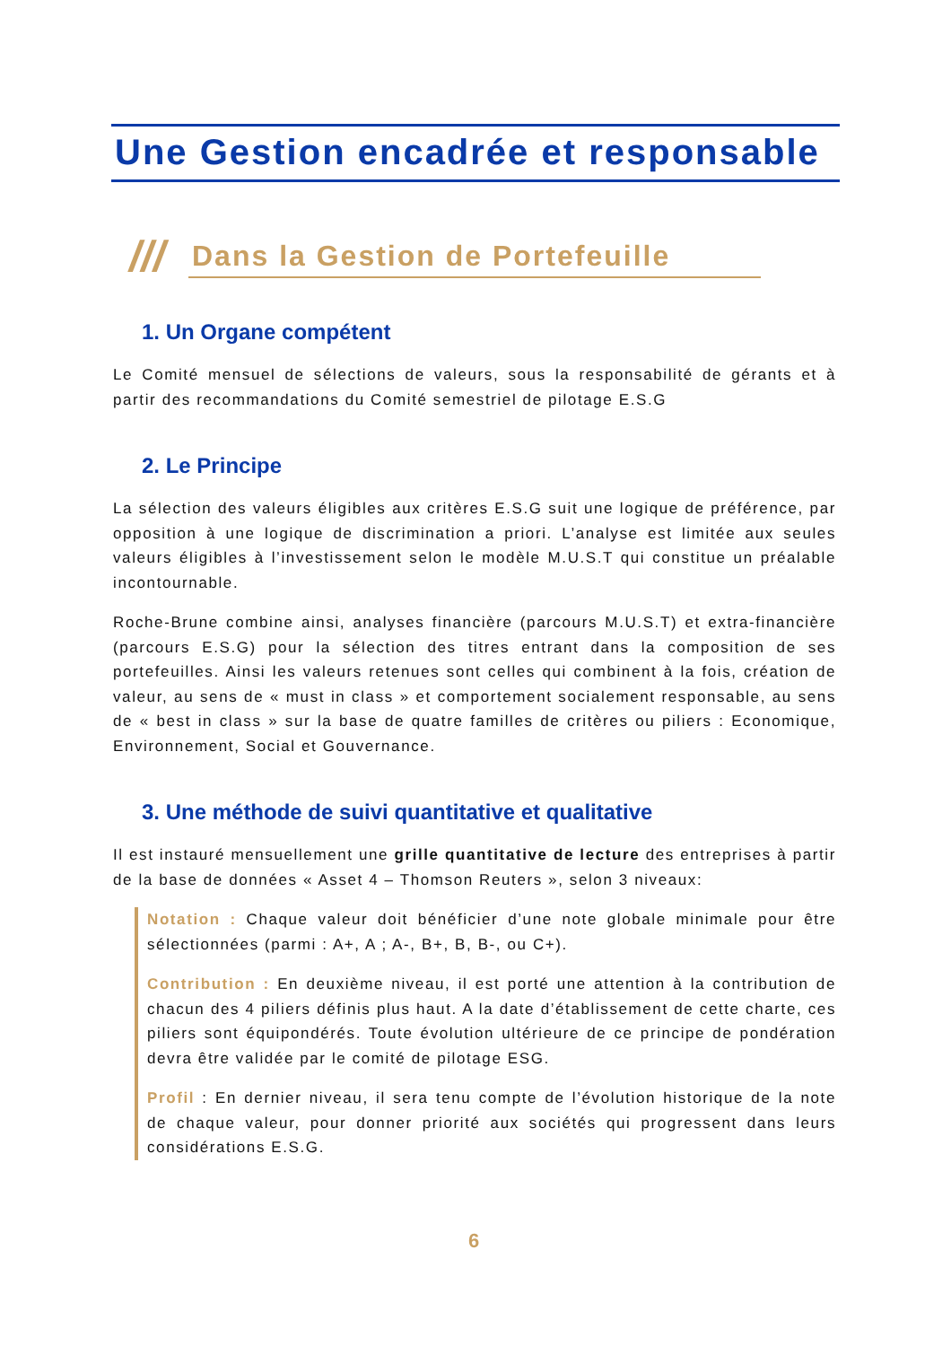Une Gestion encadrée et responsable
///
Dans la Gestion de Portefeuille
1. Un Organe compétent
Le Comité mensuel de sélections de valeurs, sous la responsabilité de gérants et à partir des recommandations du Comité semestriel de pilotage E.S.G
2. Le Principe
La sélection des valeurs éligibles aux critères E.S.G suit une logique de préférence, par opposition à une logique de discrimination a priori. L’analyse est limitée aux seules valeurs éligibles à l’investissement selon le modèle M.U.S.T qui constitue un préalable incontournable.
Roche-Brune combine ainsi, analyses financière (parcours M.U.S.T) et extra-financière (parcours E.S.G) pour la sélection des titres entrant dans la composition de ses portefeuilles. Ainsi les valeurs retenues sont celles qui combinent à la fois, création de valeur, au sens de « must in class » et comportement socialement responsable, au sens de « best in class » sur la base de quatre familles de critères ou piliers : Economique, Environnement, Social et Gouvernance.
3. Une méthode de suivi quantitative et qualitative
Il est instauré mensuellement une grille quantitative de lecture des entreprises à partir de la base de données « Asset 4 – Thomson Reuters », selon 3 niveaux:
Notation : Chaque valeur doit bénéficier d’une note globale minimale pour être sélectionnées (parmi : A+, A ; A-, B+, B, B-, ou C+).
Contribution : En deuxième niveau, il est porté une attention à la contribution de chacun des 4 piliers définis plus haut. A la date d’établissement de cette charte, ces piliers sont équipondérés. Toute évolution ultérieure de ce principe de pondération devra être validée par le comité de pilotage ESG.
Profil : En dernier niveau, il sera tenu compte de l’évolution historique de la note de chaque valeur, pour donner priorité aux sociétés qui progressent dans leurs considérations E.S.G.
6